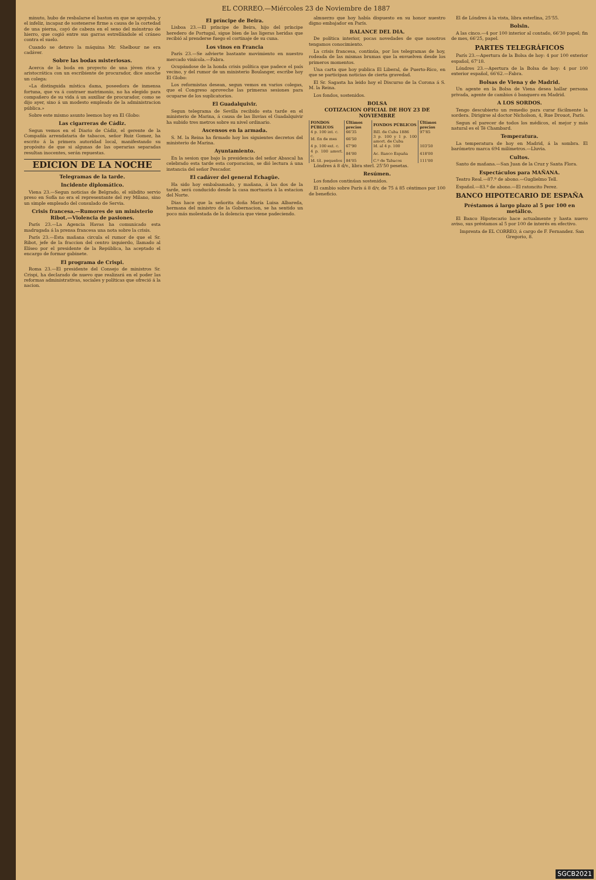EL CORREO.—Miércoles 23 de Noviembre de 1887
minuto, hubo de resbalarse el baston en que se apoyaba, y el infeliz, incapaz de sostenerse firme a causa de la cortedad de una pierna, cayó de cabeza en el seno del mónstruo de hierro, que cogió entre sus garras estrellándole el cráneo contra el suelo.
Cuando se detuvo la máquina Mr. Shelbour ne era cadáver.
Sobre las bodas misteriosas.
Acerca de la boda en proyecto de una jóven rica y aristocrática con un escribiente de procurador, dice anoche un colega:
«La distinguida mística dama, poseedora de inmensa fortuna, que va á contraer matrimonio, no ha elegido para compañero de su vida á un auxiliar de procurador, como se dijo ayer, sino á un modesto empleado de la administracion pública.»
Sobre este mismo asunto leemos hoy en El Globo:
Las cigarreras de Cádiz.
Segun vemos en el Diario de Cádiz, el gerente de la Compañía arrendataria de tabacos, señor Ruiz Gomez, ha escrito á la primera autoridad local, manifestando su propósito de que si algunas de las operarias separadas resultan inocentes, serán repuestas.
EDICION DE LA NOCHE
Telegramas de la tarde.
Incidente diplomático.
Viena 23.—Segun noticias de Belgrado, el súbdito servio preso en Sofía no era el representante del rey Milano, sino un simple empleado del consulado de Servia.
Crisis francesa.—Rumores de un ministerio Ribot.—Violencia de pasiones.
París 23.—La Agencia Havas ha comunicado esta madrugada á la prensa francesa una nota sobre la crisis.
París 23.—Esta mañana circula el rumor de que el Sr. Ribot, jefe de la fraccion del centro izquierdo, llamado al Elíseo por el presidente de la República, ha aceptado el encargo de formar gabinete.
El programa de Crispi.
Roma 23.—El presidente del Consejo de ministros Sr. Crispi, ha declarado de nuevo que realizará en el poder las reformas administrativas, sociales y políticas que ofreció á la nacion.
El príncipe de Beira.
Lisboa 23.—El príncipe de Beira, hijo del príncipe heredero de Portugal, sigue bien de las ligeras heridas que recibió al prenderse fuego el cortinaje de su cuna.
Los vinos en Francia
París 23.—Se advierte bastante movimiento en nuestro mercado vinícola.—Fabra.
Ocupándose de la honda crisis política que padece el país vecino, y del rumor de un ministerio Boulanger, escribe hoy El Globo:
Los reformistas desean, segun vemos en varios colegas, que el Congreso aproveche las primeras sesiones para ocuparse de los suplicatorios.
El Guadalquivir.
Segun telegrama de Sevilla recibido esta tarde en el ministerio de Marina, á causa de las lluvias el Guadalquivir ha subido tres metros sobre su nivel ordinario.
Ascensos en la armada.
S. M. la Reina ha firmado hoy los siguientes decretos del ministerio de Marina.
Ayuntamiento.
En la sesion que bajo la presidencia del señor Abascal ha celebrado esta tarde esta corporacion, se dió lectura á una instancia del señor Pescador.
El cadáver del general Echagüe.
Ha sido hoy embalsamado, y mañana, á las dos de la tarde, será conducido desde la casa mortuoria á la estacion del Norte.
Dias hace que la señorita doña María Luisa Albareda, hermana del ministro de la Gobernacion, se ha sentido un poco más molestada de la dolencia que viene padeciendo.
almuerzo que hoy había dispuesto en su honor nuestro digno embajador en París.
BALANCE DEL DIA.
De política interior, pocas novedades de que nosotros tengamos conocimiento.
La crisis francesa, continúa, por los telegramas de hoy, rodeada de las mismas brumas que la envuelven desde los primeros momentos.
Una carta que hoy publica El Liberal, de Puerto-Rico, en que se participan noticias de cierta gravedad.
El Sr. Sagasta ha leido hoy el Discurso de la Corona á S. M. la Reina.
Los fondos, sostenidos.
BOLSA
COTIZACION OFICIAL DE HOY 23 DE NOVIEMBRE
| FONDOS PÚBLICOS | Últimos precios | FONDOS PÚBLICOS | Últimos precios |
| --- | --- | --- | --- |
| 4 p. 100 int. c. | 66'35 | Bill. de Cuba 1886 | 97'85 |
| Id. fin de mes | 66'50 | 3 p. 100 y 1 p. 100 amort. de Cuba | |
| 4 p. 100 ext. c. | 67'90 | Id. al 4 p. 100 | 103'50 |
| 4 p. 100 amort. c. | 84'00 | Ac. Banco España | 418'00 |
| Id. tít. pequeños | 84'05 | C.ª de Tabacos | 111'00 |
Lóndres á 8 d/v., libra sterl. 25'50 pesetas.
Resúmen.
Los fondos continúan sostenidos.
El cambio sobre París á 8 d/v, de 75 á 85 céntimos por 100 de beneficio.
El de Lóndres á la vista, libra esterlina, 25'55.
Bolsin.
A las cinco.—4 por 100 interior al contado, 66'30 papel; fin de mes, 66'25, papel.
PARTES TELEGRÁFICOS
París 23.—Apertura de la Bolsa de hoy: 4 por 100 exterior español, 67'18.
Lóndres 23.—Apertura de la Bolsa de hoy: 4 por 100 exterior español, 66'62.—Fabra.
Bolsas de Viena y de Madrid.
Un agente en la Bolsa de Viena desea hallar persona privada, agente de cambios ó banquero en Madrid.
A LOS SORDOS.
Tengo descubierto un remedio para curar fácilmente la sordera. Dirigirse al doctor Nicholson, 4, Rue Drouot, París.
Segun el parecer de todos los médicos, el mejor y más natural es el Té Chambard.
Temperatura.
La temperatura de hoy en Madrid, á la sombra. El barómetro marca 694 milímetros.—Lluvia.
Cultos.
Santo de mañana.—San Juan de la Cruz y Santa Flora.
Espectáculos para MAÑANA.
Teatro Real.—87.º de abono.—Guglielmo Tell.
Español.—83.º de abono.—El ratoncito Perez.
BANCO HIPOTECARIO DE ESPAÑA
Préstamos á largo plazo al 5 por 100 en metálico.
El Banco Hipotecario hace actualmente y hasta nuevo aviso, sus préstamos al 5 por 100 de interés en efectivo.
Imprenta de EL CORREO, á cargo de F. Fernandez. San Gregorio, 8.
SGCB2021